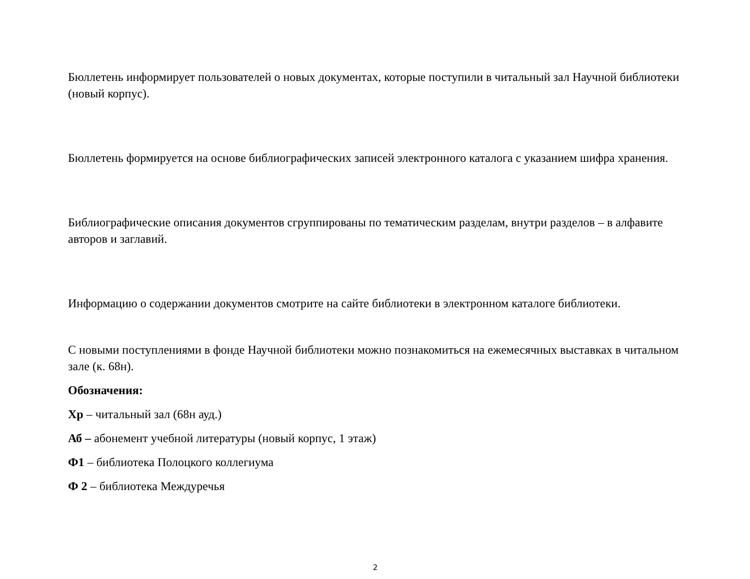Бюллетень информирует пользователей о новых документах, которые поступили в читальный зал Научной библиотеки (новый корпус).
Бюллетень формируется на основе библиографических записей электронного каталога с указанием шифра хранения.
Библиографические описания документов сгруппированы по тематическим разделам, внутри разделов – в алфавите авторов и заглавий.
Информацию о содержании документов смотрите на сайте библиотеки в электронном каталоге библиотеки.
С новыми поступлениями в фонде Научной библиотеки можно познакомиться на ежемесячных выставках в читальном зале (к. 68н).
Обозначения:
Хр – читальный зал (68н ауд.)
Аб – абонемент учебной литературы (новый корпус, 1 этаж)
Ф1 – библиотека Полоцкого коллегиума
Ф 2 – библиотека Междуречья
2